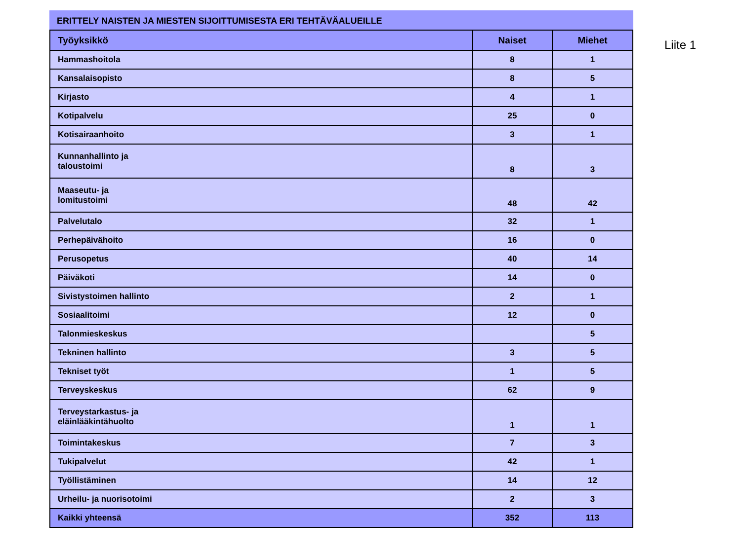ERITTELY NAISTEN JA MIESTEN SIJOITTUMISESTA ERI TEHTÄVÄALUEILLE
| Työyksikkö | Naiset | Miehet |
| --- | --- | --- |
| Hammashoitola | 8 | 1 |
| Kansalaisopisto | 8 | 5 |
| Kirjasto | 4 | 1 |
| Kotipalvelu | 25 | 0 |
| Kotisairaanhoito | 3 | 1 |
| Kunnanhallinto ja taloustoimi | 8 | 3 |
| Maaseutu- ja lomitustoimi | 48 | 42 |
| Palvelutalo | 32 | 1 |
| Perhepäivähoito | 16 | 0 |
| Perusopetus | 40 | 14 |
| Päiväkoti | 14 | 0 |
| Sivistystoimen hallinto | 2 | 1 |
| Sosiaalitoimi | 12 | 0 |
| Talonmieskeskus | | 5 |
| Tekninen hallinto | 3 | 5 |
| Tekniset työt | 1 | 5 |
| Terveyskeskus | 62 | 9 |
| Terveystarkastus- ja eläinlääkintähuolto | 1 | 1 |
| Toimintakeskus | 7 | 3 |
| Tukipalvelut | 42 | 1 |
| Työllistäminen | 14 | 12 |
| Urheilu- ja nuorisotoimi | 2 | 3 |
| Kaikki yhteensä | 352 | 113 |
Liite 1